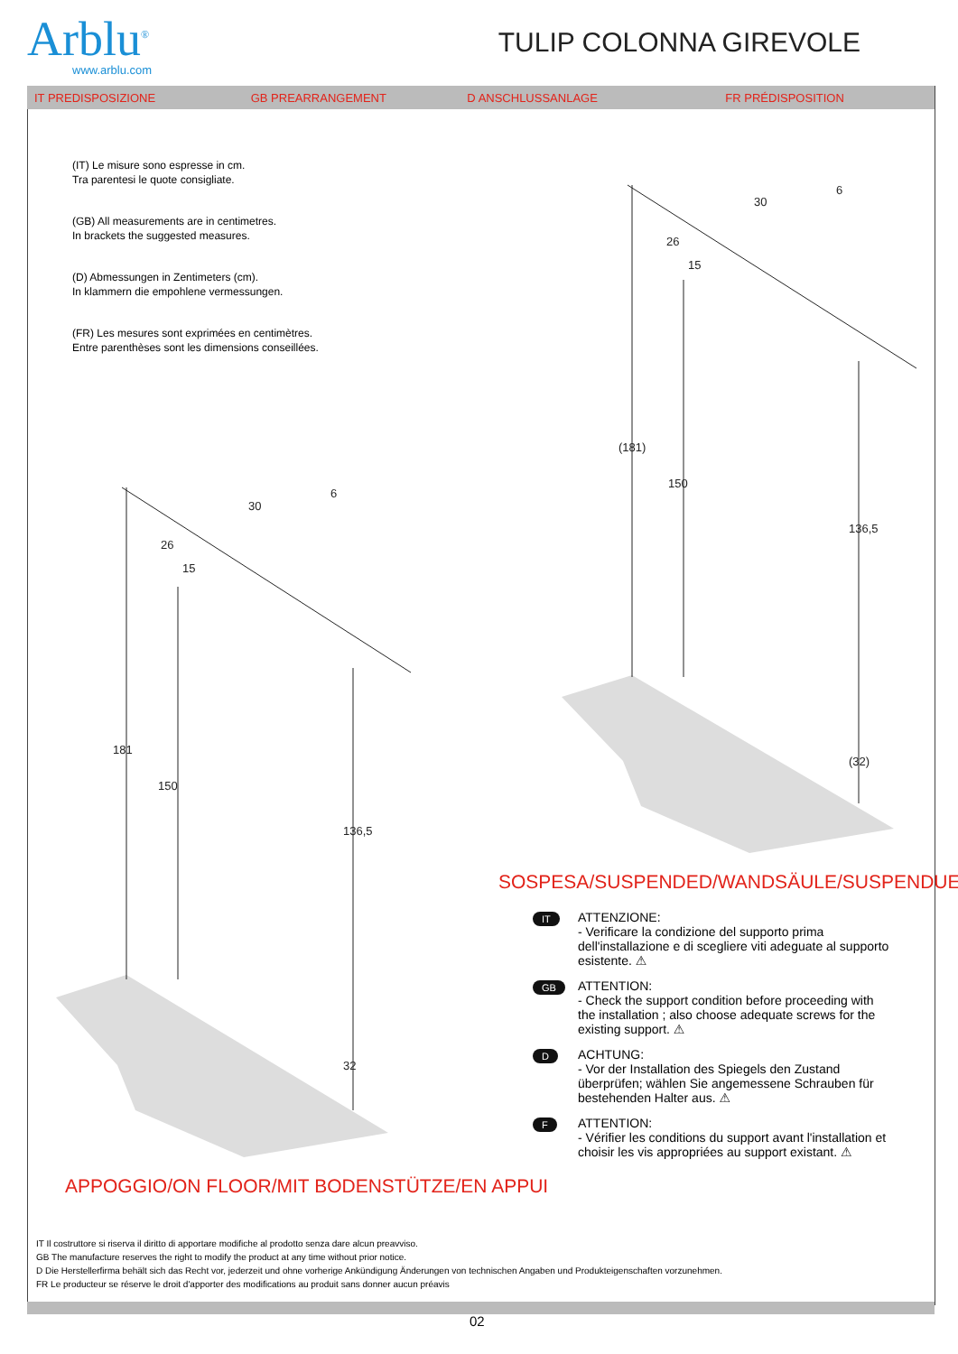Arblu<sup>®</sup>
www.arblu.com
TULIP COLONNA GIREVOLE
IT PREDISPOSIZIONE GB PREARRANGEMENT D ANSCHLUSSANLAGE FR PRÉDISPOSITION
(IT) Le misure sono espresse in cm.
Tra parentesi le quote consigliate.
(GB) All measurements are in centimetres.
In brackets the suggested measures.
(D) Abmessungen in Zentimeters (cm).
In klammern die empohlene vermessungen.
(FR) Les mesures sont exprimées en centimètres.
Entre parenthèses sont les dimensions conseillées.
181
150
136,5
(181)
150
136,5
(32)
32
30
26
15
6
30
26
15
6
SOSPESA/SUSPENDED/WANDSÄULE/SUSPENDUE
APPOGGIO/ON FLOOR/MIT BODENSTÜTZE/EN APPUI
IT ATTENZIONE:
- Verificare la condizione del supporto prima dell'installazione e di scegliere viti adeguate al supporto esistente. ⚠
GB ATTENTION:
- Check the support condition before proceeding with the installation ; also choose adequate screws for the existing support. ⚠
D ACHTUNG:
- Vor der Installation des Spiegels den Zustand überprüfen; wählen Sie angemessene Schrauben für bestehenden Halter aus. ⚠
F ATTENTION:
- Vérifier les conditions du support avant l'installation et choisir les vis appropriées au support existant. ⚠
IT Il costruttore si riserva il diritto di apportare modifiche al prodotto senza dare alcun preavviso.
GB The manufacture reserves the right to modify the product at any time without prior notice.
D Die Herstellerfirma behält sich das Recht vor, jederzeit und ohne vorherige Ankündigung Änderungen von technischen Angaben und Produkteigenschaften vorzunehmen.
FR Le producteur se réserve le droit d'apporter des modifications au produit sans donner aucun préavis
02